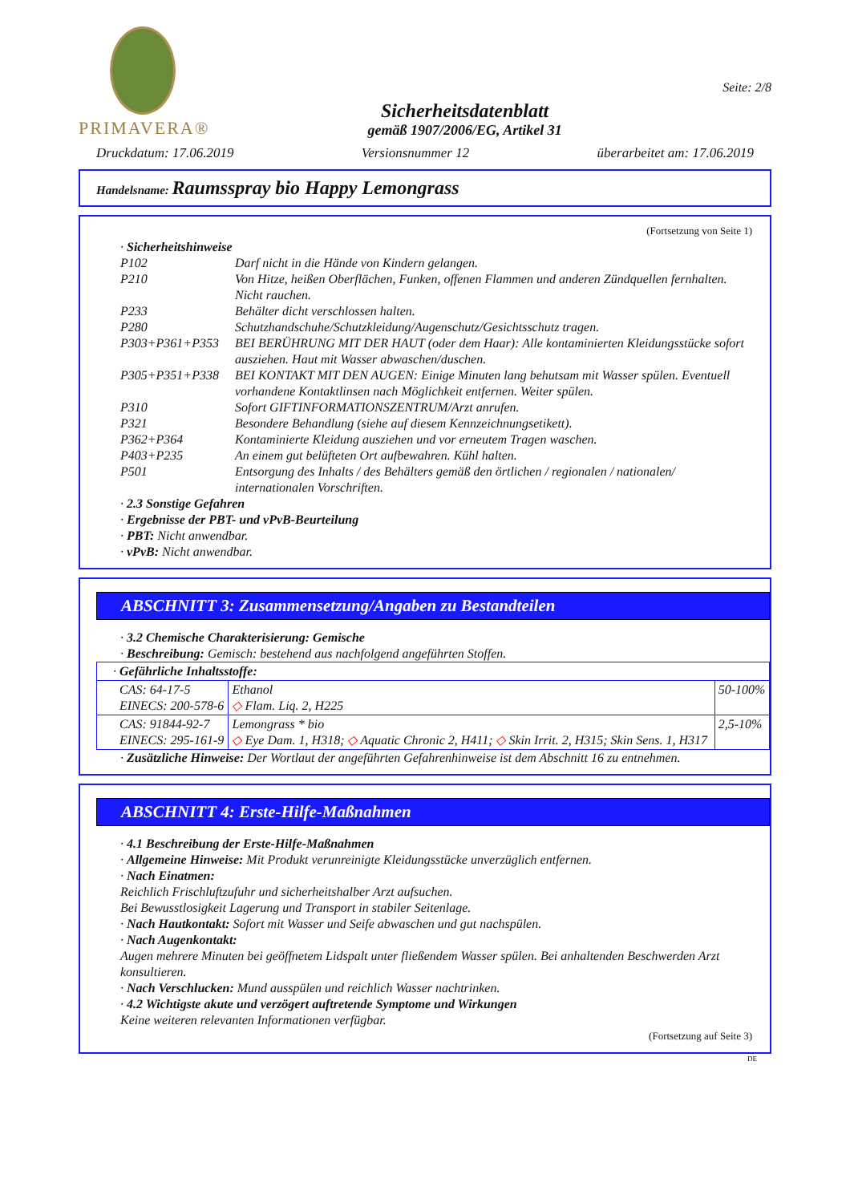PRIMAVERA®
Sicherheitsdatenblatt
gemäß 1907/2006/EG, Artikel 31
Seite: 2/8
Druckdatum: 17.06.2019 Versionsnummer 12 überarbeitet am: 17.06.2019
Handelsname: Raumsspray bio Happy Lemongrass
(Fortsetzung von Seite 1)
· Sicherheitshinweise
P102 Darf nicht in die Hände von Kindern gelangen.
P210 Von Hitze, heißen Oberflächen, Funken, offenen Flammen und anderen Zündquellen fernhalten. Nicht rauchen.
P233 Behälter dicht verschlossen halten.
P280 Schutzhandschuhe/Schutzkleidung/Augenschutz/Gesichtsschutz tragen.
P303+P361+P353 BEI BERÜHRUNG MIT DER HAUT (oder dem Haar): Alle kontaminierten Kleidungsstücke sofort ausziehen. Haut mit Wasser abwaschen/duschen.
P305+P351+P338 BEI KONTAKT MIT DEN AUGEN: Einige Minuten lang behutsam mit Wasser spülen. Eventuell vorhandene Kontaktlinsen nach Möglichkeit entfernen. Weiter spülen.
P310 Sofort GIFTINFORMATIONSZENTRUM/Arzt anrufen.
P321 Besondere Behandlung (siehe auf diesem Kennzeichnungsetikett).
P362+P364 Kontaminierte Kleidung ausziehen und vor erneutem Tragen waschen.
P403+P235 An einem gut belüfteten Ort aufbewahren. Kühl halten.
P501 Entsorgung des Inhalts / des Behälters gemäß den örtlichen / regionalen / nationalen/ internationalen Vorschriften.
· 2.3 Sonstige Gefahren
· Ergebnisse der PBT- und vPvB-Beurteilung
· PBT: Nicht anwendbar.
· vPvB: Nicht anwendbar.
ABSCHNITT 3: Zusammensetzung/Angaben zu Bestandteilen
· 3.2 Chemische Charakterisierung: Gemische
· Beschreibung: Gemisch: bestehend aus nachfolgend angeführten Stoffen.
| · Gefährliche Inhaltsstoffe: | | |
| CAS: 64-17-5 EINECS: 200-578-6 | Ethanol ◇ Flam. Liq. 2, H225 | 50-100% |
| CAS: 91844-92-7 EINECS: 295-161-9 | Lemongrass * bio ◇ Eye Dam. 1, H318; ◇ Aquatic Chronic 2, H411; ◇ Skin Irrit. 2, H315; Skin Sens. 1, H317 | 2,5-10% |
· Zusätzliche Hinweise: Der Wortlaut der angeführten Gefahrenhinweise ist dem Abschnitt 16 zu entnehmen.
ABSCHNITT 4: Erste-Hilfe-Maßnahmen
· 4.1 Beschreibung der Erste-Hilfe-Maßnahmen
· Allgemeine Hinweise: Mit Produkt verunreinigte Kleidungsstücke unverzüglich entfernen.
· Nach Einatmen:
Reichlich Frischluftzufuhr und sicherheitshalber Arzt aufsuchen.
Bei Bewusstlosigkeit Lagerung und Transport in stabiler Seitenlage.
· Nach Hautkontakt: Sofort mit Wasser und Seife abwaschen und gut nachspülen.
· Nach Augenkontakt:
Augen mehrere Minuten bei geöffnetem Lidspalt unter fließendem Wasser spülen. Bei anhaltenden Beschwerden Arzt konsultieren.
· Nach Verschlucken: Mund ausspülen und reichlich Wasser nachtrinken.
· 4.2 Wichtigste akute und verzögert auftretende Symptome und Wirkungen
Keine weiteren relevanten Informationen verfügbar.
(Fortsetzung auf Seite 3)
DE